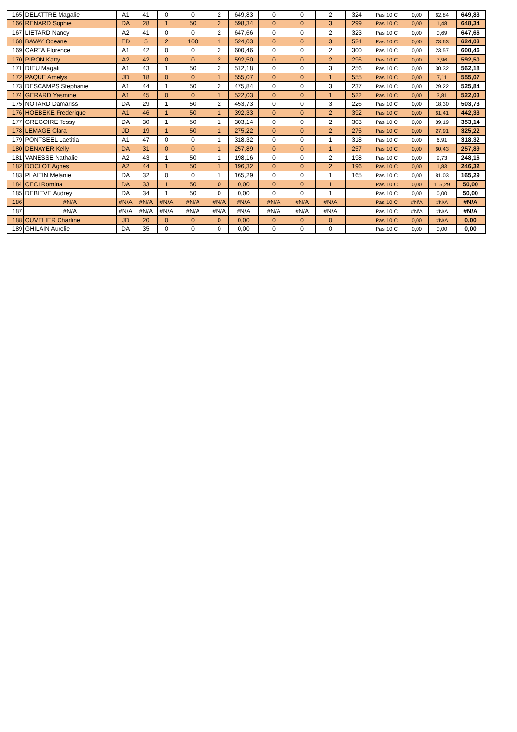| 165 | DELATTRE Magalie | A1 | 41 | 0 | 0 | 2 | 649,83 | 0 | 0 | 2 | 324 | Pas 10 C | 0,00 | 62,84 | 649,83 |
| 166 | RENARD Sophie | DA | 28 | 1 | 50 | 2 | 598,34 | 0 | 0 | 3 | 299 | Pas 10 C | 0,00 | 1,48 | 648,34 |
| 167 | LIETARD Nancy | A2 | 41 | 0 | 0 | 2 | 647,66 | 0 | 0 | 2 | 323 | Pas 10 C | 0,00 | 0,69 | 647,66 |
| 168 | BAVAY Oceane | ED | 5 | 2 | 100 | 1 | 524,03 | 0 | 0 | 3 | 524 | Pas 10 C | 0,00 | 23,63 | 624,03 |
| 169 | CARTA Florence | A1 | 42 | 0 | 0 | 2 | 600,46 | 0 | 0 | 2 | 300 | Pas 10 C | 0,00 | 23,57 | 600,46 |
| 170 | PIRON Katty | A2 | 42 | 0 | 0 | 2 | 592,50 | 0 | 0 | 2 | 296 | Pas 10 C | 0,00 | 7,96 | 592,50 |
| 171 | DIEU Magali | A1 | 43 | 1 | 50 | 2 | 512,18 | 0 | 0 | 3 | 256 | Pas 10 C | 0,00 | 30,32 | 562,18 |
| 172 | PAQUE Amelys | JD | 18 | 0 | 0 | 1 | 555,07 | 0 | 0 | 1 | 555 | Pas 10 C | 0,00 | 7,11 | 555,07 |
| 173 | DESCAMPS Stephanie | A1 | 44 | 1 | 50 | 2 | 475,84 | 0 | 0 | 3 | 237 | Pas 10 C | 0,00 | 29,22 | 525,84 |
| 174 | GERARD Yasmine | A1 | 45 | 0 | 0 | 1 | 522,03 | 0 | 0 | 1 | 522 | Pas 10 C | 0,00 | 3,81 | 522,03 |
| 175 | NOTARD Damariss | DA | 29 | 1 | 50 | 2 | 453,73 | 0 | 0 | 3 | 226 | Pas 10 C | 0,00 | 18,30 | 503,73 |
| 176 | HOEBEKE Frederique | A1 | 46 | 1 | 50 | 1 | 392,33 | 0 | 0 | 2 | 392 | Pas 10 C | 0,00 | 61,41 | 442,33 |
| 177 | GREGOIRE Tessy | DA | 30 | 1 | 50 | 1 | 303,14 | 0 | 0 | 2 | 303 | Pas 10 C | 0,00 | 89,19 | 353,14 |
| 178 | LEMAGE Clara | JD | 19 | 1 | 50 | 1 | 275,22 | 0 | 0 | 2 | 275 | Pas 10 C | 0,00 | 27,91 | 325,22 |
| 179 | PONTSEEL Laetitia | A1 | 47 | 0 | 0 | 1 | 318,32 | 0 | 0 | 1 | 318 | Pas 10 C | 0,00 | 6,91 | 318,32 |
| 180 | DENAYER Kelly | DA | 31 | 0 | 0 | 1 | 257,89 | 0 | 0 | 1 | 257 | Pas 10 C | 0,00 | 60,43 | 257,89 |
| 181 | VANESSE Nathalie | A2 | 43 | 1 | 50 | 1 | 198,16 | 0 | 0 | 2 | 198 | Pas 10 C | 0,00 | 9,73 | 248,16 |
| 182 | DOCLOT Agnes | A2 | 44 | 1 | 50 | 1 | 196,32 | 0 | 0 | 2 | 196 | Pas 10 C | 0,00 | 1,83 | 246,32 |
| 183 | PLAITIN Melanie | DA | 32 | 0 | 0 | 1 | 165,29 | 0 | 0 | 1 | 165 | Pas 10 C | 0,00 | 81,03 | 165,29 |
| 184 | CECI Romina | DA | 33 | 1 | 50 | 0 | 0,00 | 0 | 0 | 1 | | Pas 10 C | 0,00 | 115,29 | 50,00 |
| 185 | DEBIEVE Audrey | DA | 34 | 1 | 50 | 0 | 0,00 | 0 | 0 | 1 | | Pas 10 C | 0,00 | 0,00 | 50,00 |
| 186 | #N/A | #N/A | #N/A | #N/A | #N/A | #N/A | #N/A | #N/A | #N/A | #N/A | | Pas 10 C | #N/A | #N/A | #N/A |
| 187 | #N/A | #N/A | #N/A | #N/A | #N/A | #N/A | #N/A | #N/A | #N/A | #N/A | | Pas 10 C | #N/A | #N/A | #N/A |
| 188 | CUVELIER Charline | JD | 20 | 0 | 0 | 0 | 0,00 | 0 | 0 | 0 | | Pas 10 C | 0,00 | #N/A | 0,00 |
| 189 | GHILAIN Aurelie | DA | 35 | 0 | 0 | 0 | 0,00 | 0 | 0 | 0 | | Pas 10 C | 0,00 | 0,00 | 0,00 |